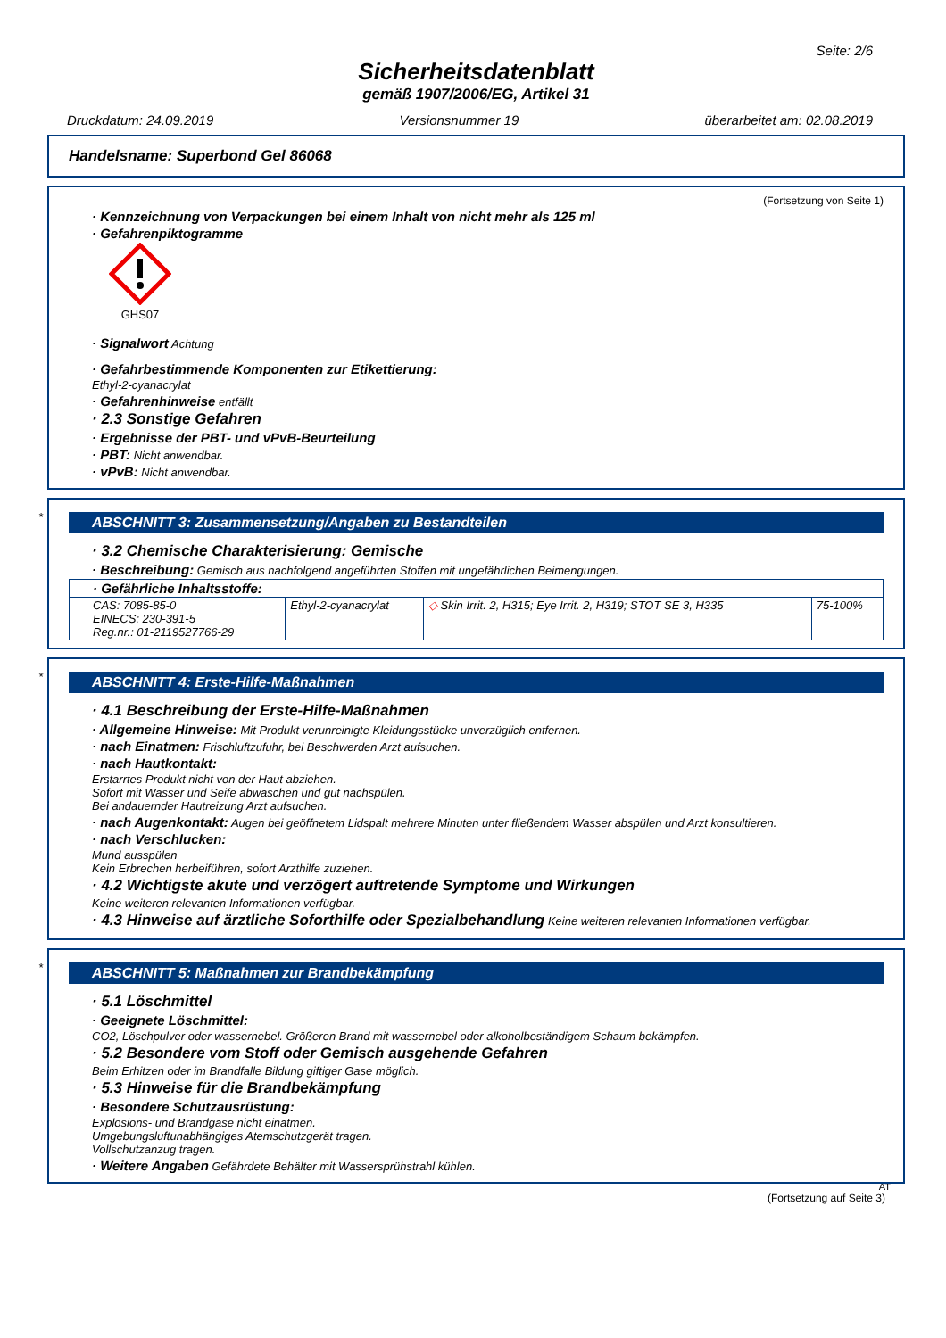Seite: 2/6
Sicherheitsdatenblatt
gemäß 1907/2006/EG, Artikel 31
Druckdatum: 24.09.2019 Versionsnummer 19 überarbeitet am: 02.08.2019
Handelsname: Superbond Gel 86068
(Fortsetzung von Seite 1)
· Kennzeichnung von Verpackungen bei einem Inhalt von nicht mehr als 125 ml
· Gefahrenpiktogramme
GHS07
· Signalwort Achtung
· Gefahrbestimmende Komponenten zur Etikettierung:
Ethyl-2-cyanacrylat
· Gefahrenhinweise entfällt
· 2.3 Sonstige Gefahren
· Ergebnisse der PBT- und vPvB-Beurteilung
· PBT: Nicht anwendbar.
· vPvB: Nicht anwendbar.
*
ABSCHNITT 3: Zusammensetzung/Angaben zu Bestandteilen
· 3.2 Chemische Charakterisierung: Gemische
· Beschreibung: Gemisch aus nachfolgend angeführten Stoffen mit ungefährlichen Beimengungen.
| · Gefährliche Inhaltsstoffe: | | | |
| CAS: 7085-85-0 EINECS: 230-391-5 Reg.nr.: 01-2119527766-29 | Ethyl-2-cyanacrylat | ◇ Skin Irrit. 2, H315; Eye Irrit. 2, H319; STOT SE 3, H335 | 75-100% |
*
ABSCHNITT 4: Erste-Hilfe-Maßnahmen
· 4.1 Beschreibung der Erste-Hilfe-Maßnahmen
· Allgemeine Hinweise: Mit Produkt verunreinigte Kleidungsstücke unverzüglich entfernen.
· nach Einatmen: Frischluftzufuhr, bei Beschwerden Arzt aufsuchen.
· nach Hautkontakt:
Erstarrtes Produkt nicht von der Haut abziehen.
Sofort mit Wasser und Seife abwaschen und gut nachspülen.
Bei andauernder Hautreizung Arzt aufsuchen.
· nach Augenkontakt: Augen bei geöffnetem Lidspalt mehrere Minuten unter fließendem Wasser abspülen und Arzt konsultieren.
· nach Verschlucken:
Mund ausspülen
Kein Erbrechen herbeiführen, sofort Arzthilfe zuziehen.
· 4.2 Wichtigste akute und verzögert auftretende Symptome und Wirkungen
Keine weiteren relevanten Informationen verfügbar.
· 4.3 Hinweise auf ärztliche Soforthilfe oder Spezialbehandlung Keine weiteren relevanten Informationen verfügbar.
*
ABSCHNITT 5: Maßnahmen zur Brandbekämpfung
· 5.1 Löschmittel
· Geeignete Löschmittel:
CO2, Löschpulver oder wassernebel. Größeren Brand mit wassernebel oder alkoholbeständigem Schaum bekämpfen.
· 5.2 Besondere vom Stoff oder Gemisch ausgehende Gefahren
Beim Erhitzen oder im Brandfalle Bildung giftiger Gase möglich.
· 5.3 Hinweise für die Brandbekämpfung
· Besondere Schutzausrüstung:
Explosions- und Brandgase nicht einatmen.
Umgebungsluftunabhängiges Atemschutzgerät tragen.
Vollschutzanzug tragen.
· Weitere Angaben Gefährdete Behälter mit Wassersprühstrahl kühlen.
AT
(Fortsetzung auf Seite 3)